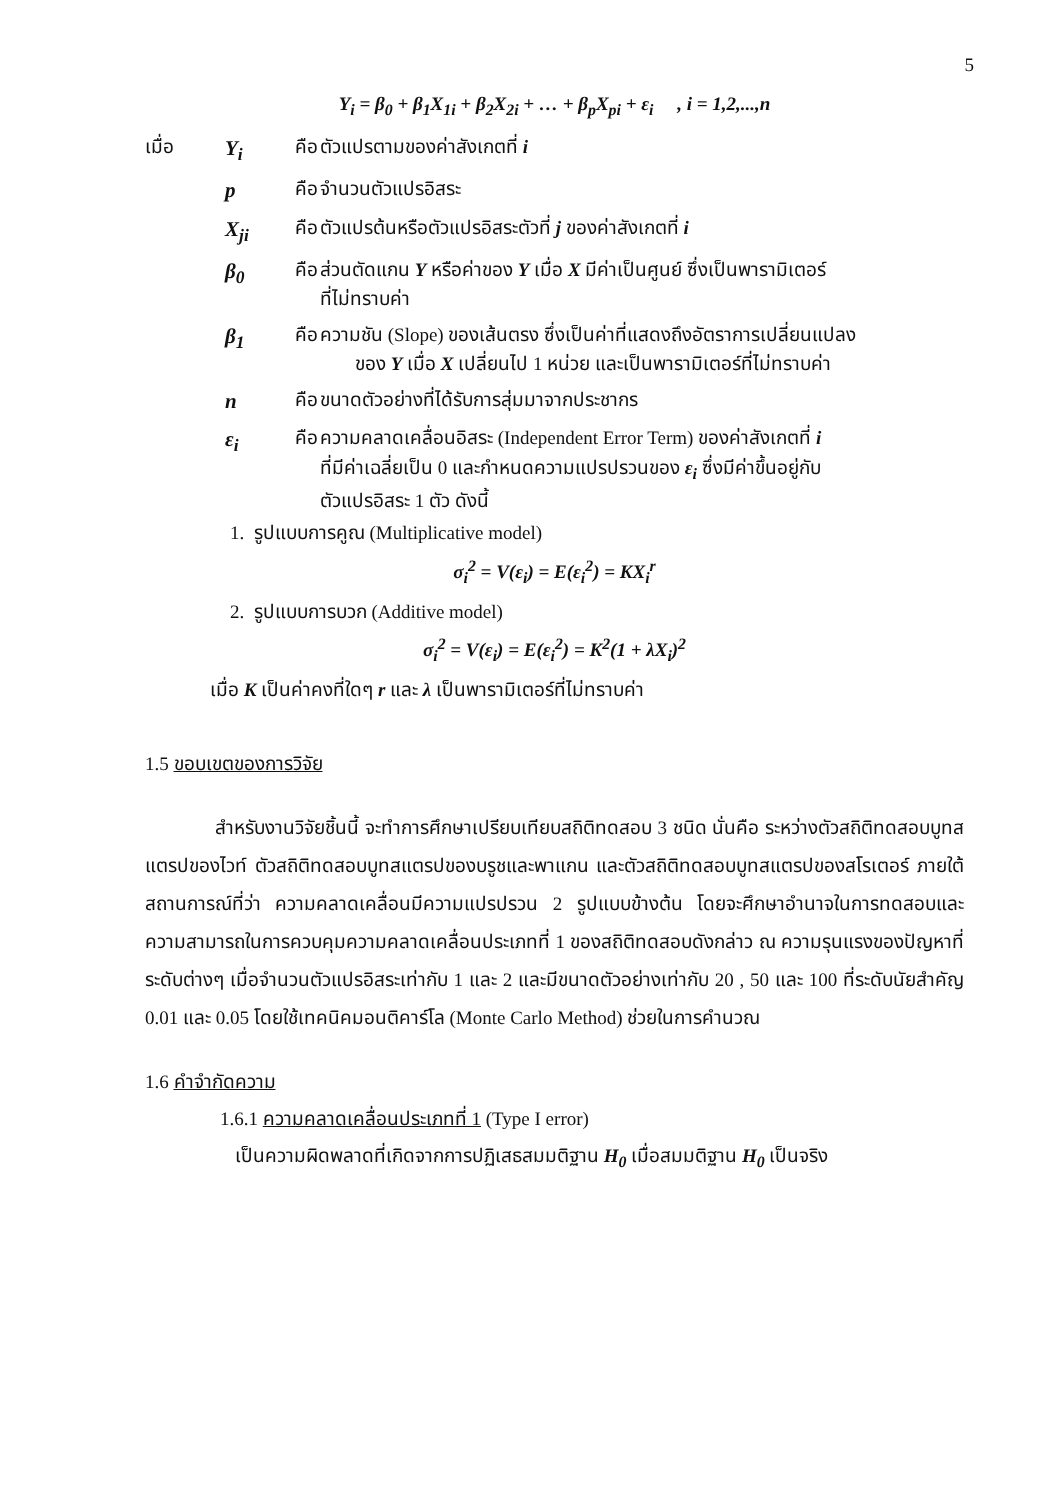5
Y<sub>i</sub> = β<sub>0</sub> + β<sub>1</sub>X<sub>1i</sub> + β<sub>2</sub>X<sub>2i</sub> + … + β<sub>p</sub>X<sub>pi</sub> + ε<sub>i</sub> , i = 1,2,...,n
| เมื่อ | Y<sub>i</sub> | คือ | ตัวแปรตามของค่าสังเกตที่ i |
| | p | คือ | จำนวนตัวแปรอิสระ |
| | X<sub>ji</sub> | คือ | ตัวแปรต้นหรือตัวแปรอิสระตัวที่ j ของค่าสังเกตที่ i |
| | β<sub>0</sub> | คือ | ส่วนตัดแกน Y หรือค่าของ Y เมื่อ X มีค่าเป็นศูนย์ ซึ่งเป็นพารามิเตอร์ ที่ไม่ทราบค่า |
| | β<sub>1</sub> | คือ | ความชัน (Slope) ของเส้นตรง ซึ่งเป็นค่าที่แสดงถึงอัตราการเปลี่ยนแปลง ของ Y เมื่อ X เปลี่ยนไป 1 หน่วย และเป็นพารามิเตอร์ที่ไม่ทราบค่า |
| | n | คือ | ขนาดตัวอย่างที่ได้รับการสุ่มมาจากประชากร |
| | ε<sub>i</sub> | คือ | ความคลาดเคลื่อนอิสระ (Independent Error Term) ของค่าสังเกตที่ i ที่มีค่าเฉลี่ยเป็น 0 และกำหนดความแปรปรวนของ ε<sub>i</sub> ซึ่งมีค่าขึ้นอยู่กับ ตัวแปรอิสระ 1 ตัว ดังนี้ |
1. รูปแบบการคูณ (Multiplicative model)
σ<sub>i</sub><sup>2</sup> = V(ε<sub>i</sub>) = E(ε<sub>i</sub><sup>2</sup>) = KX<sub>i</sub><sup>r</sup>
2. รูปแบบการบวก (Additive model)
σ<sub>i</sub><sup>2</sup> = V(ε<sub>i</sub>) = E(ε<sub>i</sub><sup>2</sup>) = K<sup>2</sup>(1 + λX<sub>i</sub>)<sup>2</sup>
เมื่อ K เป็นค่าคงที่ใดๆ r และ λ เป็นพารามิเตอร์ที่ไม่ทราบค่า
1.5 ขอบเขตของการวิจัย
สำหรับงานวิจัยชิ้นนี้ จะทำการศึกษาเปรียบเทียบสถิติทดสอบ 3 ชนิด นั่นคือ ระหว่างตัวสถิติทดสอบบูทสแตรปของไวท์ ตัวสถิติทดสอบบูทสแตรปของบรูชและพาแกน และตัวสถิติทดสอบบูทสแตรปของสโรเตอร์ ภายใต้สถานการณ์ที่ว่า ความคลาดเคลื่อนมีความแปรปรวน 2 รูปแบบข้างต้น โดยจะศึกษาอำนาจในการทดสอบและความสามารถในการควบคุมความคลาดเคลื่อนประเภทที่ 1 ของสถิติทดสอบดังกล่าว ณ ความรุนแรงของปัญหาที่ระดับต่างๆ เมื่อจำนวนตัวแปรอิสระเท่ากับ 1 และ 2 และมีขนาดตัวอย่างเท่ากับ 20 , 50 และ 100 ที่ระดับนัยสำคัญ 0.01 และ 0.05 โดยใช้เทคนิคมอนติคาร์โล (Monte Carlo Method) ช่วยในการคำนวณ
1.6 คำจำกัดความ
1.6.1 ความคลาดเคลื่อนประเภทที่ 1 (Type I error)
เป็นความผิดพลาดที่เกิดจากการปฏิเสธสมมติฐาน H<sub>0</sub> เมื่อสมมติฐาน H<sub>0</sub> เป็นจริง